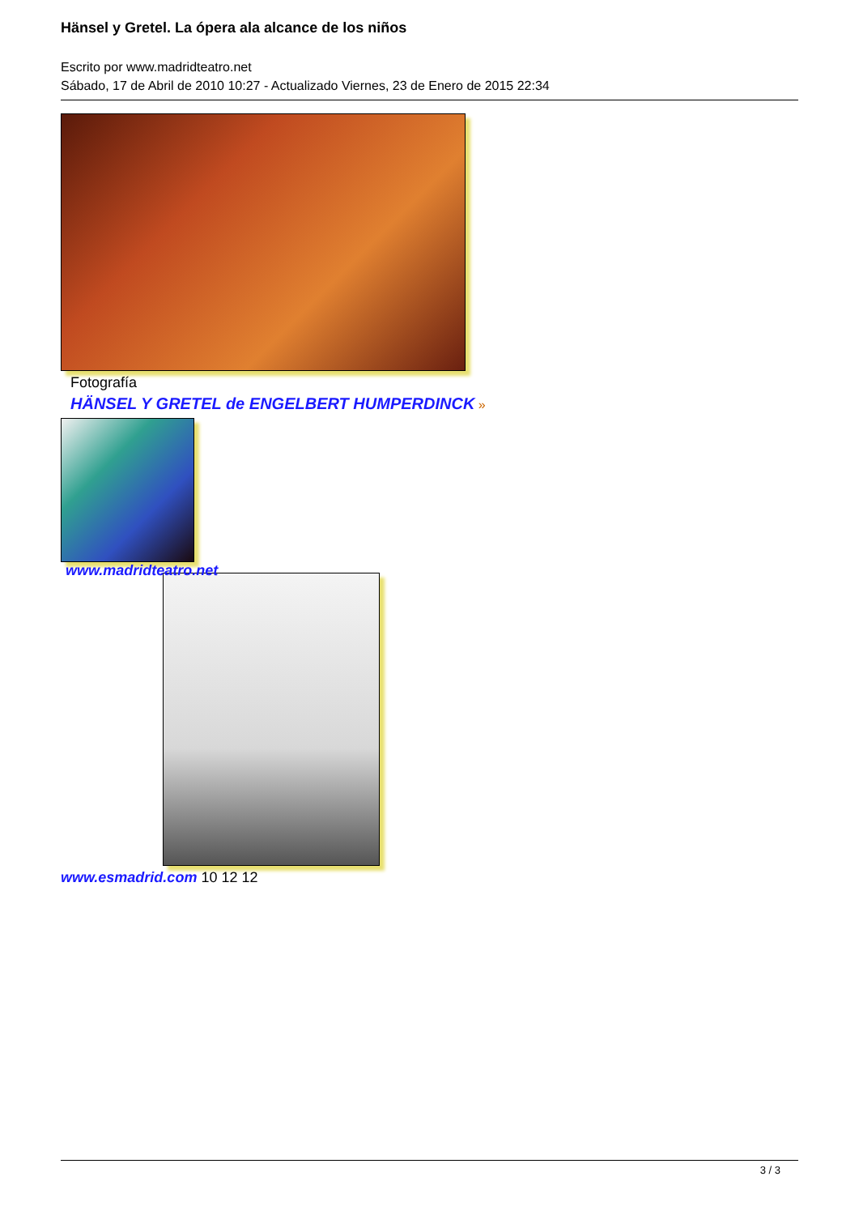Hänsel y Gretel. La ópera ala alcance de los niños
Escrito por www.madridteatro.net
Sábado, 17 de Abril de 2010 10:27 - Actualizado Viernes, 23 de Enero de 2015 22:34
Fotografía
HÄNSEL Y GRETEL de ENGELBERT HUMPERDINCK »
www.madridteatro.net
www.esmadrid.com 10 12 12
3 / 3